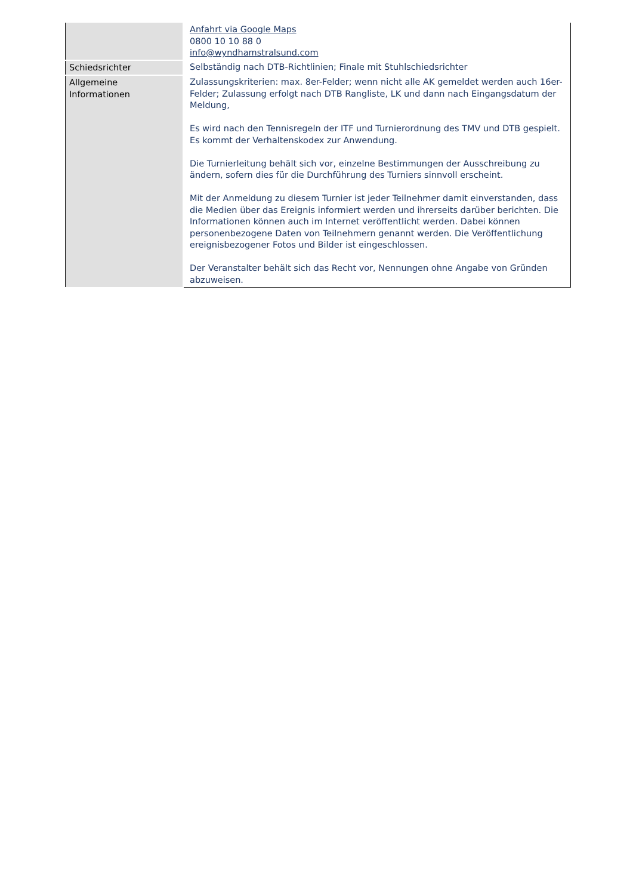| | Anfahrt via Google Maps 0800 10 10 88 0 info@wyndhamstralsund.com |
| Schiedsrichter | Selbständig nach DTB-Richtlinien; Finale mit Stuhlschiedsrichter |
| Allgemeine Informationen | Zulassungskriterien: max. 8er-Felder; wenn nicht alle AK gemeldet werden auch 16er-Felder; Zulassung erfolgt nach DTB Rangliste, LK und dann nach Eingangsdatum der Meldung, Es wird nach den Tennisregeln der ITF und Turnierordnung des TMV und DTB gespielt. Es kommt der Verhaltenskodex zur Anwendung. Die Turnierleitung behält sich vor, einzelne Bestimmungen der Ausschreibung zu ändern, sofern dies für die Durchführung des Turniers sinnvoll erscheint. Mit der Anmeldung zu diesem Turnier ist jeder Teilnehmer damit einverstanden, dass die Medien über das Ereignis informiert werden und ihrerseits darüber berichten. Die Informationen können auch im Internet veröffentlicht werden. Dabei können personenbezogene Daten von Teilnehmern genannt werden. Die Veröffentlichung ereignisbezogener Fotos und Bilder ist eingeschlossen. Der Veranstalter behält sich das Recht vor, Nennungen ohne Angabe von Gründen abzuweisen. |